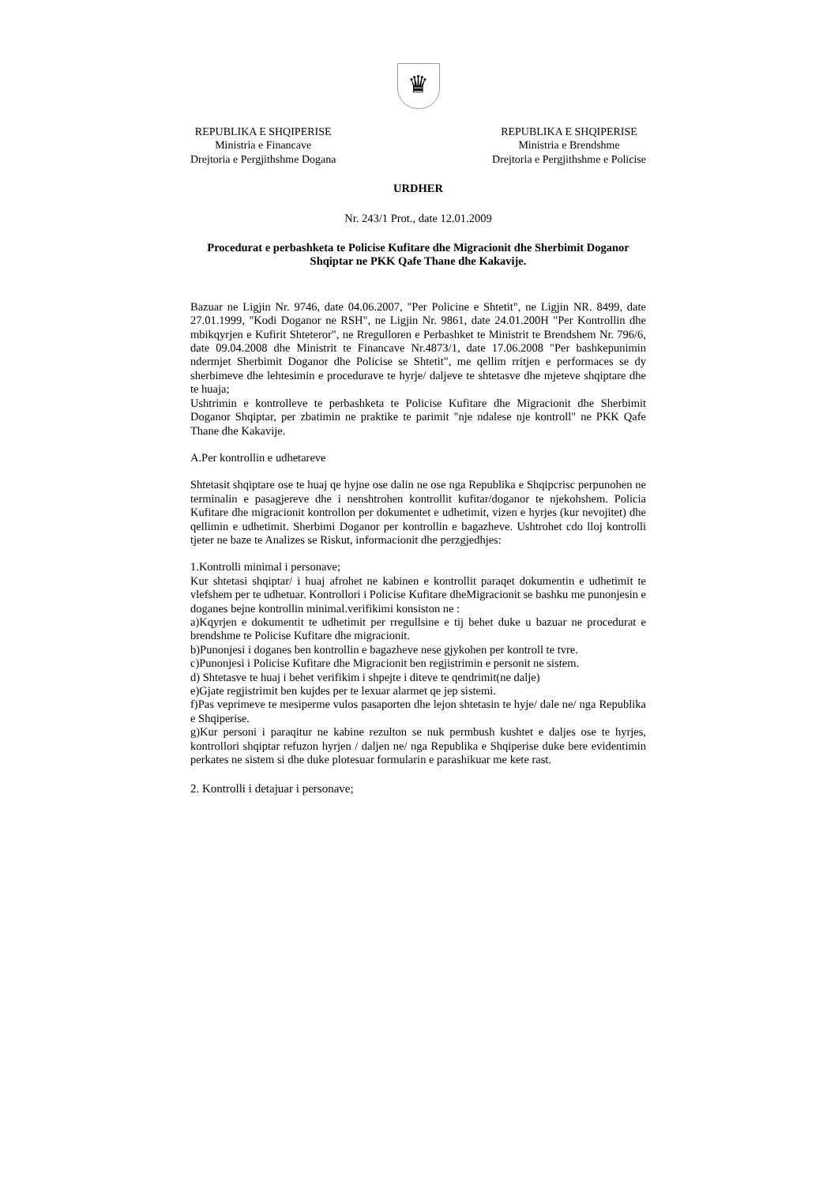♛
REPUBLIKA E SHQIPERISE
Ministria e Financave
Drejtoria e Pergjithshme Dogana
REPUBLIKA E SHQIPERISE
Ministria e Brendshme
Drejtoria e Pergjithshme e Policise
URDHER
Nr. 243/1 Prot., date 12.01.2009
Procedurat e perbashketa te Policise Kufitare dhe Migracionit dhe Sherbimit Doganor Shqiptar ne PKK Qafe Thane dhe Kakavije.
Bazuar ne Ligjin Nr. 9746, date 04.06.2007, "Per Policine e Shtetit", ne Ligjin NR. 8499, date 27.01.1999, "Kodi Doganor ne RSH", ne Ligjin Nr. 9861, date 24.01.200H "Per Kontrollin dhe mbikqyrjen e Kufirit Shteteror", ne Rregulloren e Perbashket te Ministrit te Brendshem Nr. 796/6, date 09.04.2008 dhe Ministrit te Financave Nr.4873/1, date 17.06.2008 "Per bashkepunimin ndermjet Sherbimit Doganor dhe Policise se Shtetit", me qellim rritjen e performaces se dy sherbimeve dhe lehtesimin e procedurave te hyrje/ daljeve te shtetasve dhe mjeteve shqiptare dhe te huaja;
Ushtrimin e kontrolleve te perbashketa te Policise Kufitare dhe Migracionit dhe Sherbimit Doganor Shqiptar, per zbatimin ne praktike te parimit "nje ndalese nje kontroll" ne PKK Qafe Thane dhe Kakavije.
A.Per kontrollin e udhetareve
Shtetasit shqiptare ose te huaj qe hyjne ose dalin ne ose nga Republika e Shqipcrisc perpunohen ne terminalin e pasagjereve dhe i nenshtrohen kontrollit kufitar/doganor te njekohshem. Policia Kufitare dhe migracionit kontrollon per dokumentet e udhetimit, vizen e hyrjes (kur nevojitet) dhe qellimin e udhetimit. Sherbimi Doganor per kontrollin e bagazheve. Ushtrohet cdo lloj kontrolli tjeter ne baze te Analizes se Riskut, informacionit dhe perzgjedhjes:
1.Kontrolli minimal i personave;
Kur shtetasi shqiptar/ i huaj afrohet ne kabinen e kontrollit paraqet dokumentin e udhetimit te vlefshem per te udhetuar. Kontrollori i Policise Kufitare dheMigracionit se bashku me punonjesin e doganes bejne kontrollin minimal.verifikimi konsiston ne :
a)Kqyrjen e dokumentit te udhetimit per rregullsine e tij behet duke u bazuar ne procedurat e brendshme te Policise Kufitare dhe migracionit.
b)Punonjesi i doganes ben kontrollin e bagazheve nese gjykohen per kontroll te tvre.
c)Punonjesi i Policise Kufitare dhe Migracionit ben regjistrimin e personit ne sistem.
d) Shtetasve te huaj i behet verifikim i shpejte i diteve te qendrimit(ne dalje)
e)Gjate regjistrimit ben kujdes per te lexuar alarmet qe jep sistemi.
f)Pas veprimeve te mesiperme vulos pasaporten dhe lejon shtetasin te hyje/ dale ne/ nga Republika e Shqiperise.
g)Kur personi i paraqitur ne kabine rezulton se nuk permbush kushtet e daljes ose te hyrjes, kontrollori shqiptar refuzon hyrjen / daljen ne/ nga Republika e Shqiperise duke bere evidentimin perkates ne sistem si dhe duke plotesuar formularin e parashikuar me kete rast.
2. Kontrolli i detajuar i personave;